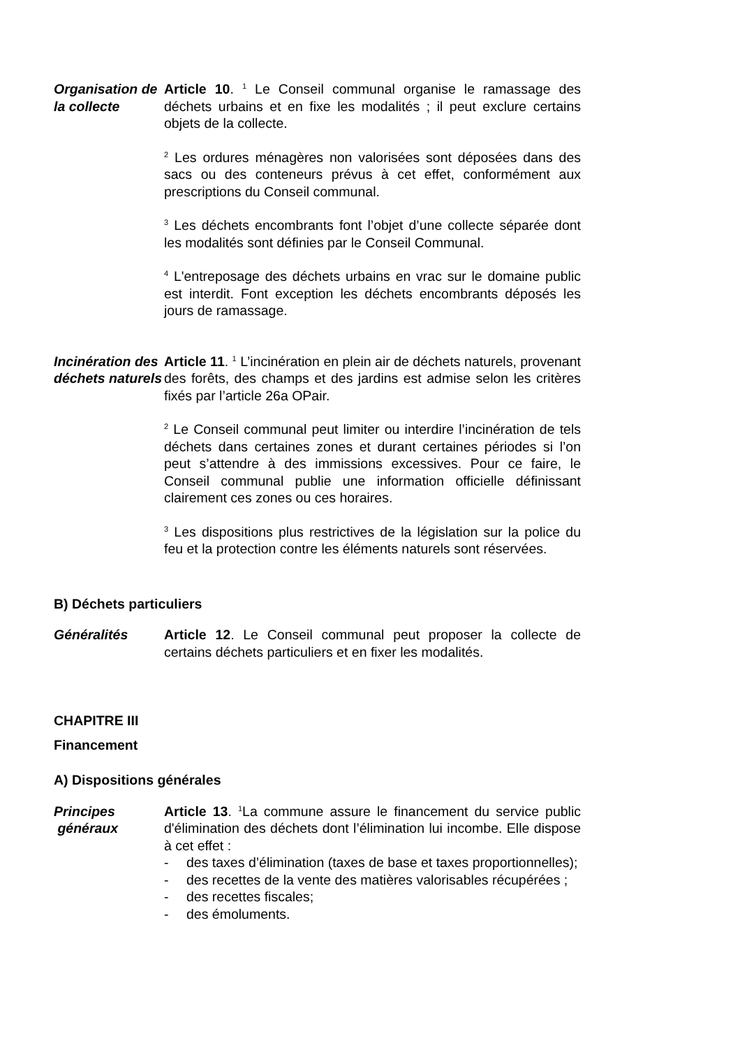Organisation de la collecte
Article 10. <sup>1</sup> Le Conseil communal organise le ramassage des déchets urbains et en fixe les modalités ; il peut exclure certains objets de la collecte.
<sup>2</sup> Les ordures ménagères non valorisées sont déposées dans des sacs ou des conteneurs prévus à cet effet, conformément aux prescriptions du Conseil communal.
<sup>3</sup> Les déchets encombrants font l’objet d’une collecte séparée dont les modalités sont définies par le Conseil Communal.
<sup>4</sup> L'entreposage des déchets urbains en vrac sur le domaine public est interdit. Font exception les déchets encombrants déposés les jours de ramassage.
Incinération des déchets naturels
Article 11. <sup>1</sup> L’incinération en plein air de déchets naturels, provenant des forêts, des champs et des jardins est admise selon les critères fixés par l’article 26a OPair.
<sup>2</sup> Le Conseil communal peut limiter ou interdire l’incinération de tels déchets dans certaines zones et durant certaines périodes si l’on peut s’attendre à des immissions excessives. Pour ce faire, le Conseil communal publie une information officielle définissant clairement ces zones ou ces horaires.
<sup>3</sup> Les dispositions plus restrictives de la législation sur la police du feu et la protection contre les éléments naturels sont réservées.
B) Déchets particuliers
Généralités Article 12. Le Conseil communal peut proposer la collecte de certains déchets particuliers et en fixer les modalités.
CHAPITRE III
Financement
A) Dispositions générales
Principes
généraux
Article 13. <sup>1</sup>La commune assure le financement du service public d'élimination des déchets dont l’élimination lui incombe. Elle dispose à cet effet :
- des taxes d’élimination (taxes de base et taxes proportionnelles);
- des recettes de la vente des matières valorisables récupérées ;
- des recettes fiscales;
- des émoluments.